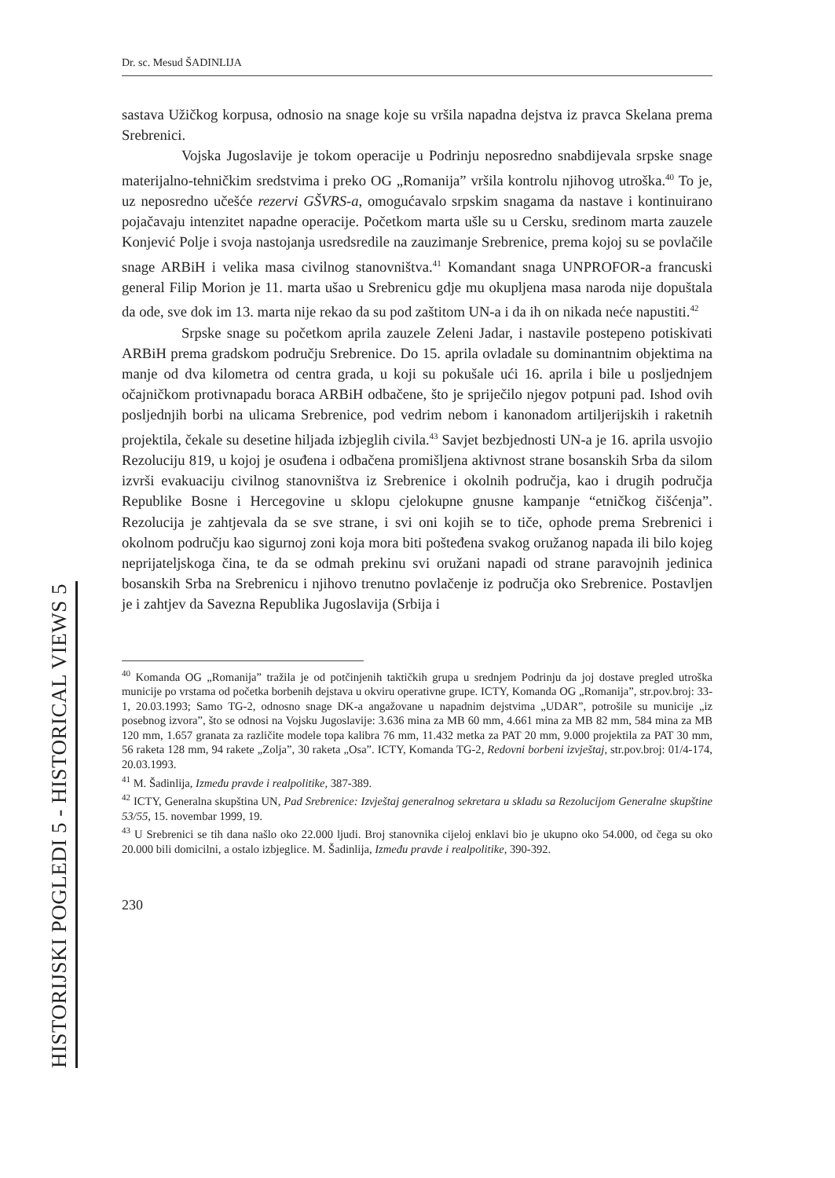HISTORIJSKI POGLEDI 5 - HISTORICAL VIEWS 5
Dr. sc. Mesud ŠADINLIJA
sastava Užičkog korpusa, odnosio na snage koje su vršila napadna dejstva iz pravca Skelana prema Srebrenici.
Vojska Jugoslavije je tokom operacije u Podrinju neposredno snabdijevala srpske snage materijalno-tehničkim sredstvima i preko OG „Romanija” vršila kontrolu njihovog utroška.<sup>40</sup> To je, uz neposredno učešće rezervi GŠVRS-a, omogućavalo srpskim snagama da nastave i kontinuirano pojačavaju intenzitet napadne operacije. Početkom marta ušle su u Cersku, sredinom marta zauzele Konjević Polje i svoja nastojanja usredsredile na zauzimanje Srebrenice, prema kojoj su se povlačile snage ARBiH i velika masa civilnog stanovništva.<sup>41</sup> Komandant snaga UNPROFOR-a francuski general Filip Morion je 11. marta ušao u Srebrenicu gdje mu okupljena masa naroda nije dopuštala da ode, sve dok im 13. marta nije rekao da su pod zaštitom UN-a i da ih on nikada neće napustiti.<sup>42</sup>
Srpske snage su početkom aprila zauzele Zeleni Jadar, i nastavile postepeno potiskivati ARBiH prema gradskom području Srebrenice. Do 15. aprila ovladale su dominantnim objektima na manje od dva kilometra od centra grada, u koji su pokušale ući 16. aprila i bile u posljednjem očajničkom protivnapadu boraca ARBiH odbačene, što je spriječilo njegov potpuni pad. Ishod ovih posljednjih borbi na ulicama Srebrenice, pod vedrim nebom i kanonadom artiljerijskih i raketnih projektila, čekale su desetine hiljada izbjeglih civila.<sup>43</sup> Savjet bezbjednosti UN-a je 16. aprila usvojio Rezoluciju 819, u kojoj je osuđena i odbačena promišljena aktivnost strane bosanskih Srba da silom izvrši evakuaciju civilnog stanovništva iz Srebrenice i okolnih područja, kao i drugih područja Republike Bosne i Hercegovine u sklopu cjelokupne gnusne kampanje “etničkog čišćenja”. Rezolucija je zahtjevala da se sve strane, i svi oni kojih se to tiče, ophode prema Srebrenici i okolnom području kao sigurnoj zoni koja mora biti pošteđena svakog oružanog napada ili bilo kojeg neprijateljskoga čina, te da se odmah prekinu svi oružani napadi od strane paravojnih jedinica bosanskih Srba na Srebrenicu i njihovo trenutno povlačenje iz područja oko Srebrenice. Postavljen je i zahtjev da Savezna Republika Jugoslavija (Srbija i
<sup>40</sup> Komanda OG „Romanija” tražila je od potčinjenih taktičkih grupa u srednjem Podrinju da joj dostave pregled utroška municije po vrstama od početka borbenih dejstava u okviru operativne grupe. ICTY, Komanda OG „Romanija”, str.pov.broj: 33-1, 20.03.1993; Samo TG-2, odnosno snage DK-a angažovane u napadnim dejstvima „UDAR”, potrošile su municije „iz posebnog izvora”, što se odnosi na Vojsku Jugoslavije: 3.636 mina za MB 60 mm, 4.661 mina za MB 82 mm, 584 mina za MB 120 mm, 1.657 granata za različite modele topa kalibra 76 mm, 11.432 metka za PAT 20 mm, 9.000 projektila za PAT 30 mm, 56 raketa 128 mm, 94 rakete „Zolja”, 30 raketa „Osa”. ICTY, Komanda TG-2, Redovni borbeni izvještaj, str.pov.broj: 01/4-174, 20.03.1993.
<sup>41</sup> M. Šadinlija, Između pravde i realpolitike, 387-389.
<sup>42</sup> ICTY, Generalna skupština UN, Pad Srebrenice: Izvještaj generalnog sekretara u skladu sa Rezolucijom Generalne skupštine 53/55, 15. novembar 1999, 19.
<sup>43</sup> U Srebrenici se tih dana našlo oko 22.000 ljudi. Broj stanovnika cijeloj enklavi bio je ukupno oko 54.000, od čega su oko 20.000 bili domicilni, a ostalo izbjeglice. M. Šadinlija, Između pravde i realpolitike, 390-392.
230